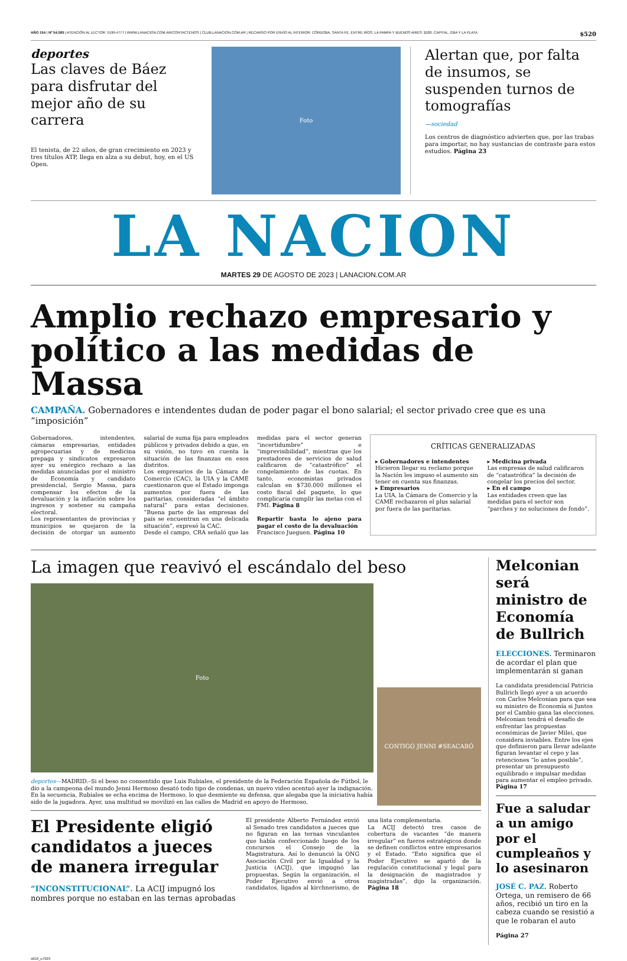AÑO 154 | Nº 54.595 | ATENCIÓN AL LECTOR: 5199-4777 | WWW.LANACION.COM.AR/CONTACTENOS | CLUB.LANACION.COM.AR | RECARGO POR ENVÍO AL INTERIOR: CÓRDOBA, SANTA FE, ENTRE RÍOS, LA PAMPA Y BUENOS AIRES: $100. CAPITAL, GBA Y LA PLATA $520
deportes
Las claves de Báez para disfrutar del mejor año de su carrera
El tenista, de 22 años, de gran crecimiento en 2023 y tres títulos ATP, llega en alza a su debut, hoy, en el US Open.
Foto
Alertan que, por falta de insumos, se suspenden turnos de tomografías
—sociedad
Los centros de diagnóstico advierten que, por las trabas para importar, no hay sustancias de contraste para estos estudios. Página 23
LA NACION
MARTES 29 DE AGOSTO DE 2023 | LANACION.COM.AR
Amplio rechazo empresario y político a las medidas de Massa
CAMPAÑA. Gobernadores e intendentes dudan de poder pagar el bono salarial; el sector privado cree que es una “imposición”
Gobernadores, intendentes, cámaras empresarias, entidades agropecuarias y de medicina prepaga y sindicatos expresaron ayer su enérgico rechazo a las medidas anunciadas por el ministro de Economía y candidato presidencial, Sergio Massa, para compensar los efectos de la devaluación y la inflación sobre los ingresos y sostener su campaña electoral.
Los representantes de provincias y municipios se quejaron de la decisión de otorgar un aumento salarial de suma fija para empleados públicos y privados debido a que, en su visión, no tuvo en cuenta la situación de las finanzas en esos distritos.
Los empresarios de la Cámara de Comercio (CAC), la UIA y la CAME cuestionaron que el Estado imponga aumentos por fuera de las paritarias, consideradas “el ámbito natural” para estas decisiones. “Buena parte de las empresas del país se encuentran en una delicada situación”, expresó la CAC.
Desde el campo, CRA señaló que las medidas para el sector generan “incertidumbre” e “imprevisibilidad”, mientras que los prestadores de servicios de salud calificaron de “catastrófico” el congelamiento de las cuotas. En tanto, economistas privados calculan en $730.000 millones el costo fiscal del paquete, lo que complicaría cumplir las metas con el FMI. Página 8
Repartir hasta lo ajeno para pagar el costo de la devaluación
Francisco Jueguen. Página 10
CRÍTICAS GENERALIZADAS
▸ Gobernadores e intendentes
Hicieron llegar su reclamo porque la Nación les impuso el aumento sin tener en cuenta sus finanzas.
▸ Empresarios
La UIA, la Cámara de Comercio y la CAME rechazaron el plus salarial por fuera de las paritarias.
▸ Medicina privada
Las empresas de salud calificaron de “catastrófica” la decisión de congelar los precios del sector.
▸ En el campo
Las entidades creen que las medidas para el sector son “parches y no soluciones de fondo”.
La imagen que reavivó el escándalo del beso
Foto
deportes—MADRID.–Si el beso no consentido que Luis Rubiales, el presidente de la Federación Española de Fútbol, le dio a la campeona del mundo Jenni Hermoso desató todo tipo de condenas, un nuevo video acentuó ayer la indignación. En la secuencia, Rubiales se echa encima de Hermoso, lo que desmiente su defensa, que alegaba que la iniciativa había sido de la jugadora. Ayer, una multitud se movilizó en las calles de Madrid en apoyo de Hermoso.
CONTIGO JENNI #SEACABÓ
El Presidente eligió candidatos a jueces de manera irregular
“INCONSTITUCIONAL”. La ACIJ impugnó los nombres porque no estaban en las ternas aprobadas
El presidente Alberto Fernández envió al Senado tres candidatos a jueces que no figuran en las ternas vinculantes que había confeccionado luego de los concursos el Consejo de la Magistratura. Así lo denunció la ONG Asociación Civil por la Igualdad y la Justicia (ACIJ), que impugnó las propuestas. Según la organización, el Poder Ejecutivo envió a otros candidatos, ligados al kirchnerismo, de una lista complementaria.
La ACIJ detectó tres casos de cobertura de vacantes “de manera irregular” en fueros estratégicos donde se definen conflictos entre empresarios y el Estado. “Esto significa que el Poder Ejecutivo se apartó de la regulación constitucional y legal para la designación de magistrados y magistradas”, dijo la organización. Página 18
Melconian será ministro de Economía de Bullrich
ELECCIONES. Terminaron de acordar el plan que implementarán si ganan
La candidata presidencial Patricia Bullrich llegó ayer a un acuerdo con Carlos Melconian para que sea su ministro de Economía si Juntos por el Cambio gana las elecciones. Melconian tendrá el desafío de enfrentar las propuestas económicas de Javier Milei, que considera inviables. Entre los ejes que definieron para llevar adelante figuran levantar el cepo y las retenciones “lo antes posible”, presentar un presupuesto equilibrado e impulsar medidas para aumentar el empleo privado. Página 17
Fue a saludar a un amigo por el cumpleaños y lo asesinaron
JOSÉ C. PAZ. Roberto Ortega, un remisero de 66 años, recibió un tiro en la cabeza cuando se resistió a que le robaran el auto
Página 27
s610_u7929